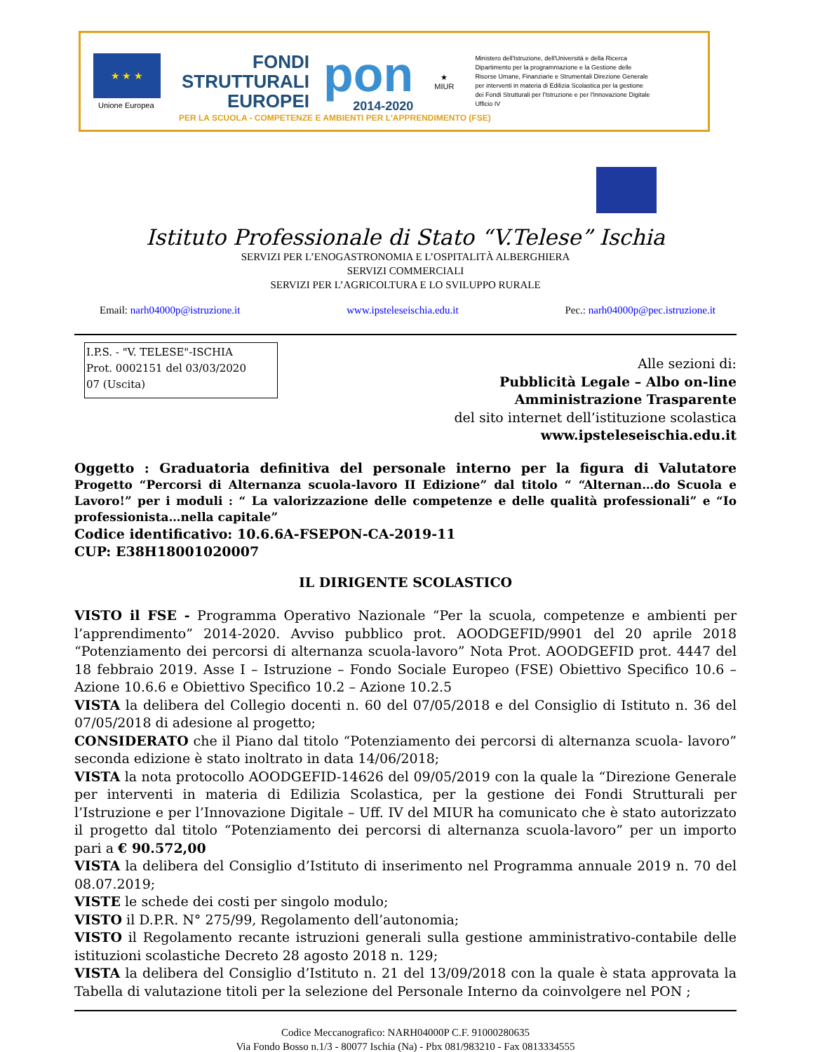★ ★ ★
Unione Europea
FONDI
STRUTTURALI
EUROPEI
pon
2014-2020
★
MIUR
Ministero dell'Istruzione, dell'Università e della Ricerca Dipartimento per la programmazione e la Gestione delle Risorse Umane, Finanziarie e Strumentali Direzione Generale per interventi in materia di Edilizia Scolastica per la gestione dei Fondi Strutturali per l'Istruzione e per l'Innovazione Digitale Ufficio IV
PER LA SCUOLA - COMPETENZE E AMBIENTI PER L'APPRENDIMENTO (FSE)
Istituto Professionale di Stato “V.Telese” Ischia
SERVIZI PER L’ENOGASTRONOMIA E L’OSPITALITÀ ALBERGHIERA
SERVIZI COMMERCIALI
SERVIZI PER L’AGRICOLTURA E LO SVILUPPO RURALE
Email: narh04000p@istruzione.it www.ipsteleseischia.edu.it Pec.: narh04000p@pec.istruzione.it
I.P.S. - "V. TELESE"-ISCHIA
Prot. 0002151 del 03/03/2020
07 (Uscita)
Alle sezioni di:
Pubblicità Legale – Albo on-line
Amministrazione Trasparente
del sito internet dell’istituzione scolastica
www.ipsteleseischia.edu.it
Oggetto : Graduatoria definitiva del personale interno per la figura di Valutatore Progetto “Percorsi di Alternanza scuola-lavoro II Edizione” dal titolo “ “Alternan…do Scuola e Lavoro!” per i moduli : “ La valorizzazione delle competenze e delle qualità professionali” e “Io professionista…nella capitale”
Codice identificativo: 10.6.6A-FSEPON-CA-2019-11
CUP: E38H18001020007
IL DIRIGENTE SCOLASTICO
VISTO il FSE - Programma Operativo Nazionale “Per la scuola, competenze e ambienti per l’apprendimento” 2014-2020. Avviso pubblico prot. AOODGEFID/9901 del 20 aprile 2018 “Potenziamento dei percorsi di alternanza scuola-lavoro” Nota Prot. AOODGEFID prot. 4447 del 18 febbraio 2019. Asse I – Istruzione – Fondo Sociale Europeo (FSE) Obiettivo Specifico 10.6 – Azione 10.6.6 e Obiettivo Specifico 10.2 – Azione 10.2.5
VISTA la delibera del Collegio docenti n. 60 del 07/05/2018 e del Consiglio di Istituto n. 36 del 07/05/2018 di adesione al progetto;
CONSIDERATO che il Piano dal titolo “Potenziamento dei percorsi di alternanza scuola- lavoro” seconda edizione è stato inoltrato in data 14/06/2018;
VISTA la nota protocollo AOODGEFID-14626 del 09/05/2019 con la quale la “Direzione Generale per interventi in materia di Edilizia Scolastica, per la gestione dei Fondi Strutturali per l’Istruzione e per l’Innovazione Digitale – Uff. IV del MIUR ha comunicato che è stato autorizzato il progetto dal titolo “Potenziamento dei percorsi di alternanza scuola-lavoro” per un importo pari a € 90.572,00
VISTA la delibera del Consiglio d’Istituto di inserimento nel Programma annuale 2019 n. 70 del 08.07.2019;
VISTE le schede dei costi per singolo modulo;
VISTO il D.P.R. N° 275/99, Regolamento dell’autonomia;
VISTO il Regolamento recante istruzioni generali sulla gestione amministrativo-contabile delle istituzioni scolastiche Decreto 28 agosto 2018 n. 129;
VISTA la delibera del Consiglio d’Istituto n. 21 del 13/09/2018 con la quale è stata approvata la Tabella di valutazione titoli per la selezione del Personale Interno da coinvolgere nel PON ;
Codice Meccanografico: NARH04000P C.F. 91000280635
Via Fondo Bosso n.1/3 - 80077 Ischia (Na) - Pbx 081/983210 - Fax 0813334555